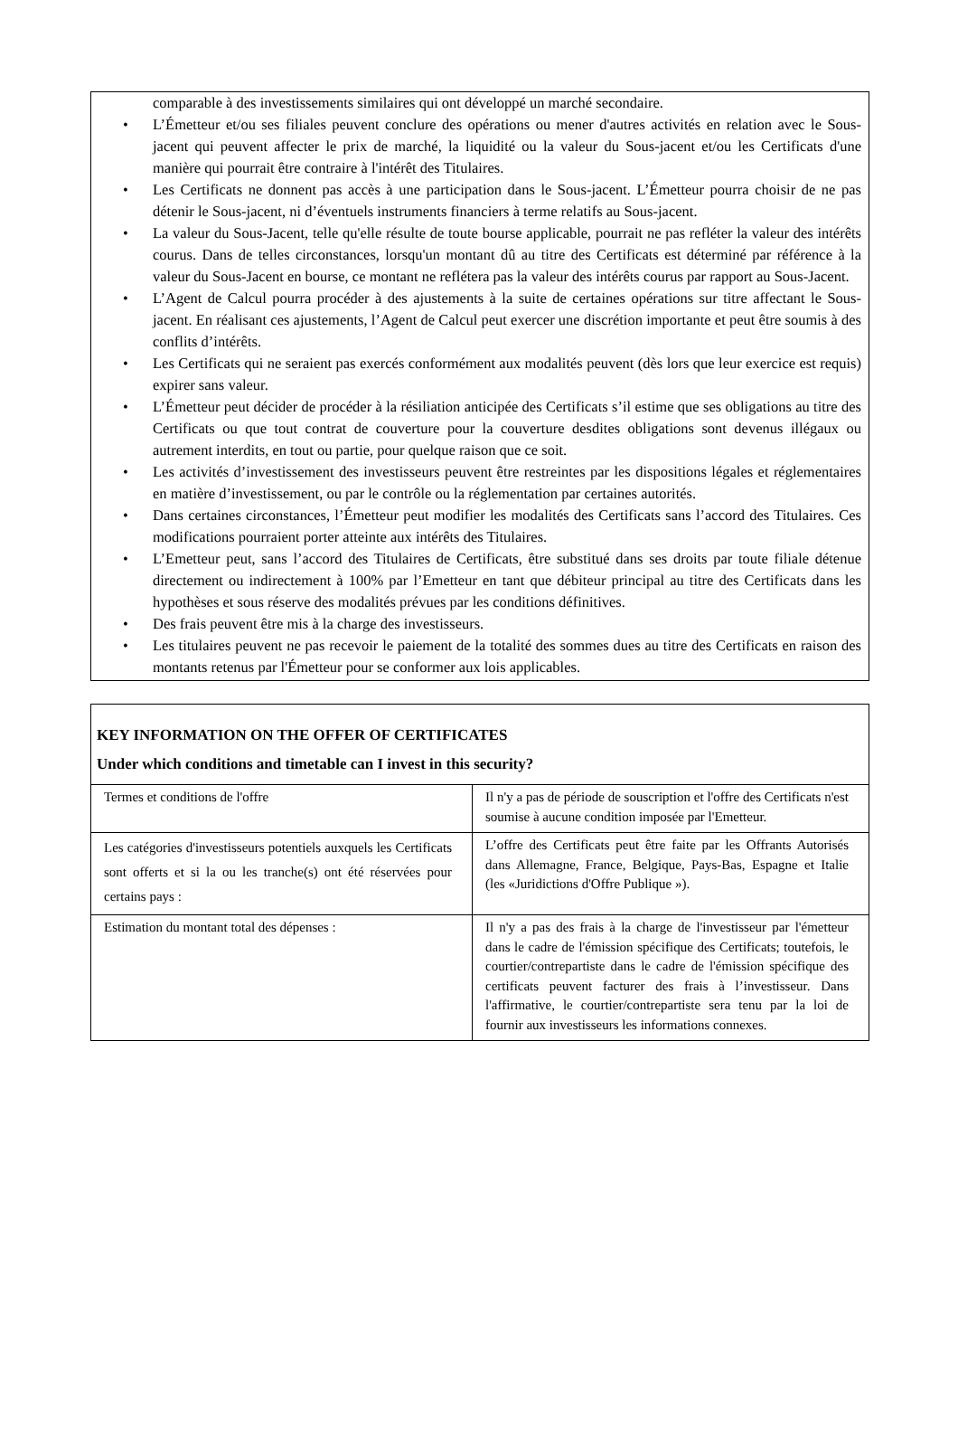comparable à des investissements similaires qui ont développé un marché secondaire.
• L’Émetteur et/ou ses filiales peuvent conclure des opérations ou mener d'autres activités en relation avec le Sous-jacent qui peuvent affecter le prix de marché, la liquidité ou la valeur du Sous-jacent et/ou les Certificats d'une manière qui pourrait être contraire à l'intérêt des Titulaires.
• Les Certificats ne donnent pas accès à une participation dans le Sous-jacent. L’Émetteur pourra choisir de ne pas détenir le Sous-jacent, ni d’éventuels instruments financiers à terme relatifs au Sous-jacent.
• La valeur du Sous-Jacent, telle qu'elle résulte de toute bourse applicable, pourrait ne pas refléter la valeur des intérêts courus. Dans de telles circonstances, lorsqu'un montant dû au titre des Certificats est déterminé par référence à la valeur du Sous-Jacent en bourse, ce montant ne reflétera pas la valeur des intérêts courus par rapport au Sous-Jacent.
• L’Agent de Calcul pourra procéder à des ajustements à la suite de certaines opérations sur titre affectant le Sous-jacent. En réalisant ces ajustements, l’Agent de Calcul peut exercer une discrétion importante et peut être soumis à des conflits d’intérêts.
• Les Certificats qui ne seraient pas exercés conformément aux modalités peuvent (dès lors que leur exercice est requis) expirer sans valeur.
• L’Émetteur peut décider de procéder à la résiliation anticipée des Certificats s’il estime que ses obligations au titre des Certificats ou que tout contrat de couverture pour la couverture desdites obligations sont devenus illégaux ou autrement interdits, en tout ou partie, pour quelque raison que ce soit.
• Les activités d’investissement des investisseurs peuvent être restreintes par les dispositions légales et réglementaires en matière d’investissement, ou par le contrôle ou la réglementation par certaines autorités.
• Dans certaines circonstances, l’Émetteur peut modifier les modalités des Certificats sans l’accord des Titulaires. Ces modifications pourraient porter atteinte aux intérêts des Titulaires.
• L’Emetteur peut, sans l’accord des Titulaires de Certificats, être substitué dans ses droits par toute filiale détenue directement ou indirectement à 100% par l’Emetteur en tant que débiteur principal au titre des Certificats dans les hypothèses et sous réserve des modalités prévues par les conditions définitives.
• Des frais peuvent être mis à la charge des investisseurs.
• Les titulaires peuvent ne pas recevoir le paiement de la totalité des sommes dues au titre des Certificats en raison des montants retenus par l'Émetteur pour se conformer aux lois applicables.
| KEY INFORMATION ON THE OFFER OF CERTIFICATES Under which conditions and timetable can I invest in this security? | |
| Termes et conditions de l'offre | Il n'y a pas de période de souscription et l'offre des Certificats n'est soumise à aucune condition imposée par l'Emetteur. |
| Les catégories d'investisseurs potentiels auxquels les Certificats sont offerts et si la ou les tranche(s) ont été réservées pour certains pays : | L’offre des Certificats peut être faite par les Offrants Autorisés dans Allemagne, France, Belgique, Pays-Bas, Espagne et Italie (les «Juridictions d'Offre Publique »). |
| Estimation du montant total des dépenses : | Il n'y a pas des frais à la charge de l'investisseur par l'émetteur dans le cadre de l'émission spécifique des Certificats; toutefois, le courtier/contrepartiste dans le cadre de l'émission spécifique des certificats peuvent facturer des frais à l’investisseur. Dans l'affirmative, le courtier/contrepartiste sera tenu par la loi de fournir aux investisseurs les informations connexes. |